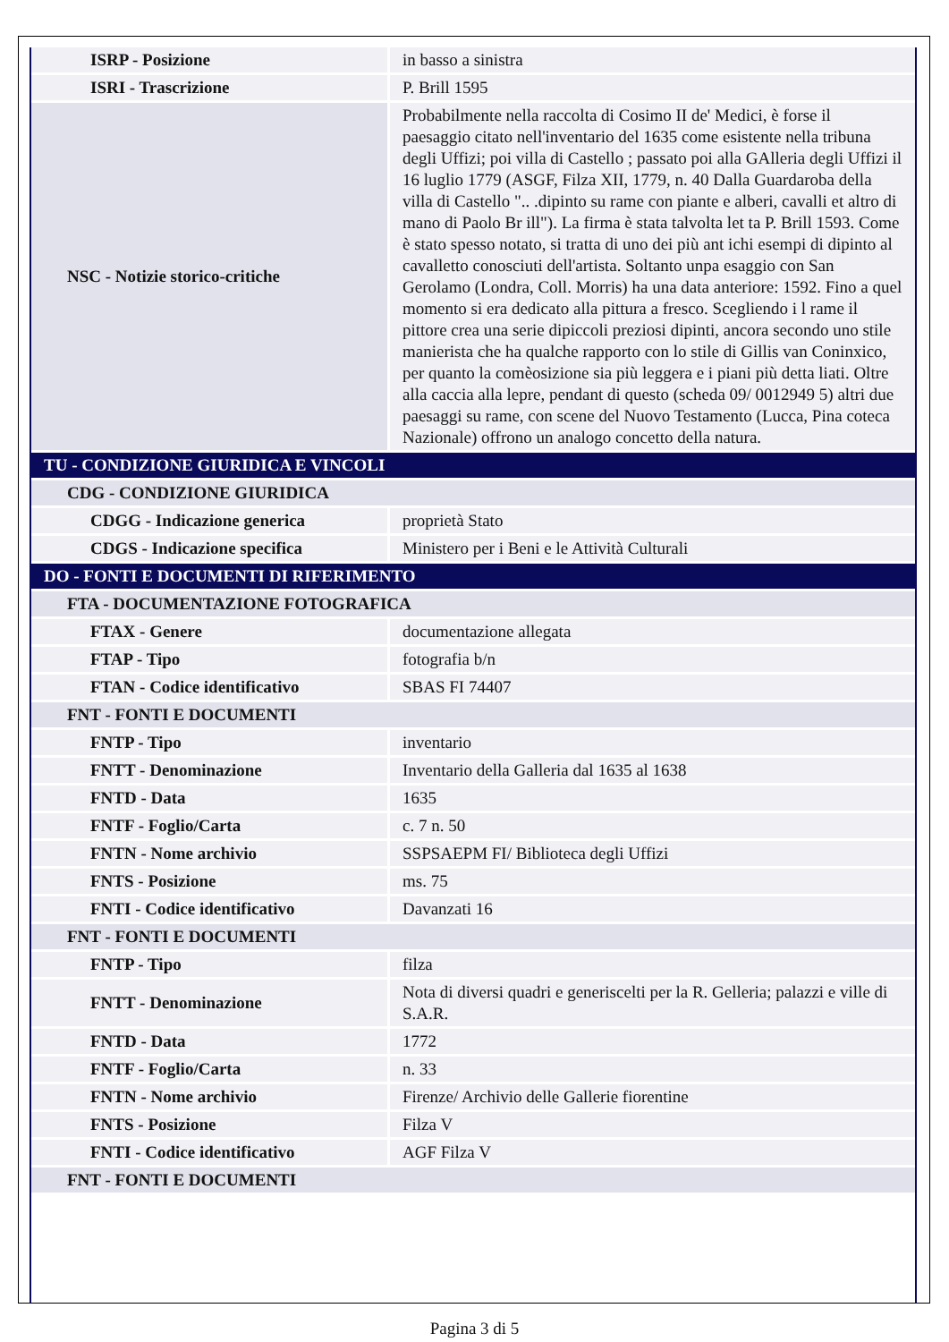| ISRP - Posizione | in basso a sinistra |
| ISRI - Trascrizione | P. Brill 1595 |
| NSC - Notizie storico-critiche | Probabilmente nella raccolta di Cosimo II de' Medici, è forse il paesaggio citato nell'inventario del 1635 come esistente nella tribuna degli Uffizi; poi villa di Castello ; passato poi alla GAlleria degli Uffizi il 16 luglio 1779 (ASGF, Filza XII, 1779, n. 40 Dalla Guardaroba della villa di Castello ".. .dipinto su rame con piante e alberi, cavalli et altro di mano di Paolo Br ill"). La firma è stata talvolta let ta P. Brill 1593. Come è stato spesso notato, si tratta di uno dei più ant ichi esempi di dipinto al cavalletto conosciuti dell'artista. Soltanto unpa esaggio con San Gerolamo (Londra, Coll. Morris) ha una data anteriore: 1592. Fino a quel momento si era dedicato alla pittura a fresco. Scegliendo i l rame il pittore crea una serie dipiccoli preziosi dipinti, ancora secondo uno stile manierista che ha qualche rapporto con lo stile di Gillis van Coninxico, per quanto la comèosizione sia più leggera e i piani più detta liati. Oltre alla caccia alla lepre, pendant di questo (scheda 09/ 0012949 5) altri due paesaggi su rame, con scene del Nuovo Testamento (Lucca, Pina coteca Nazionale) offrono un analogo concetto della natura. |
| TU - CONDIZIONE GIURIDICA E VINCOLI | |
| CDG - CONDIZIONE GIURIDICA | |
| CDGG - Indicazione generica | proprietà Stato |
| CDGS - Indicazione specifica | Ministero per i Beni e le Attività Culturali |
| DO - FONTI E DOCUMENTI DI RIFERIMENTO | |
| FTA - DOCUMENTAZIONE FOTOGRAFICA | |
| FTAX - Genere | documentazione allegata |
| FTAP - Tipo | fotografia b/n |
| FTAN - Codice identificativo | SBAS FI 74407 |
| FNT - FONTI E DOCUMENTI | |
| FNTP - Tipo | inventario |
| FNTT - Denominazione | Inventario della Galleria dal 1635 al 1638 |
| FNTD - Data | 1635 |
| FNTF - Foglio/Carta | c. 7 n. 50 |
| FNTN - Nome archivio | SSPSAEPM FI/ Biblioteca degli Uffizi |
| FNTS - Posizione | ms. 75 |
| FNTI - Codice identificativo | Davanzati 16 |
| FNT - FONTI E DOCUMENTI | |
| FNTP - Tipo | filza |
| FNTT - Denominazione | Nota di diversi quadri e generiscelti per la R. Gelleria; palazzi e ville di S.A.R. |
| FNTD - Data | 1772 |
| FNTF - Foglio/Carta | n. 33 |
| FNTN - Nome archivio | Firenze/ Archivio delle Gallerie fiorentine |
| FNTS - Posizione | Filza V |
| FNTI - Codice identificativo | AGF Filza V |
| FNT - FONTI E DOCUMENTI | |
Pagina 3 di 5